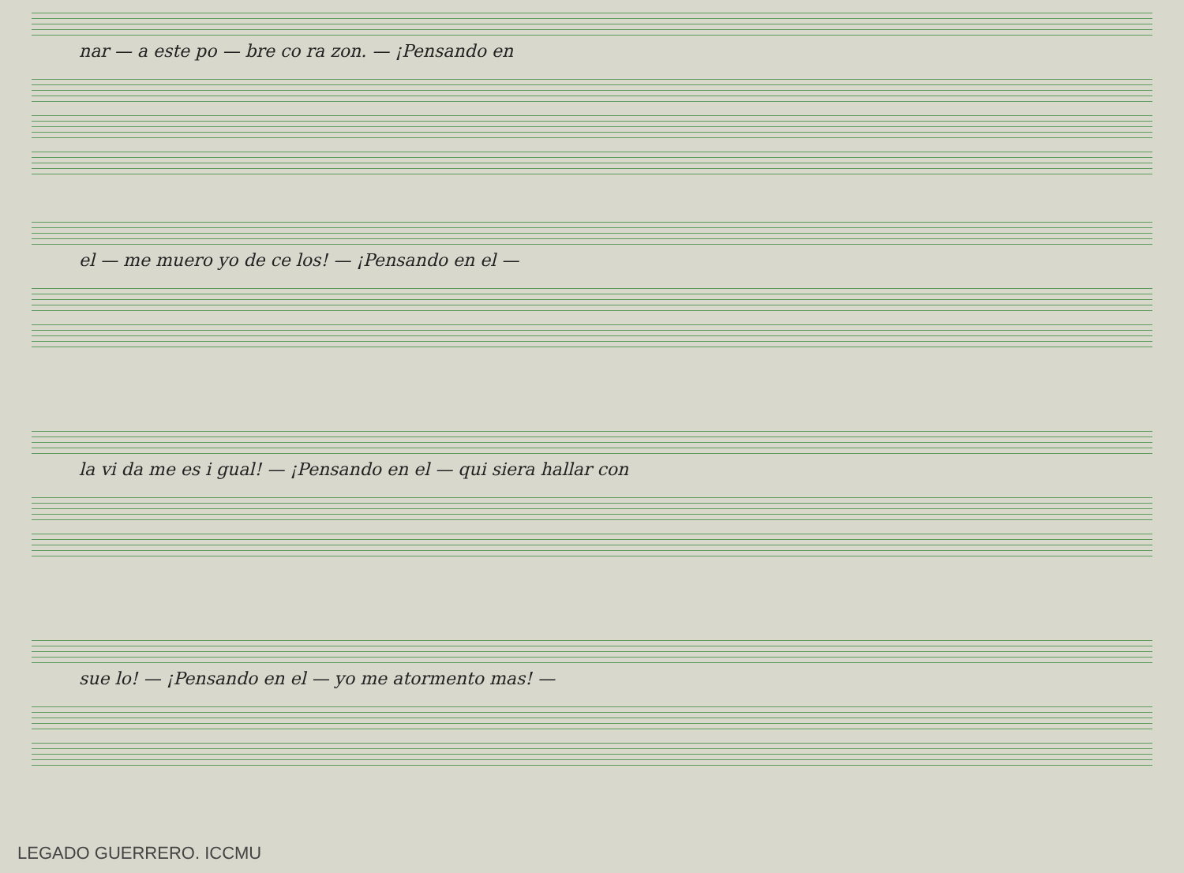nar — a este po — bre co ra zon. — ¡Pensando en
el — me muero yo de ce los! — ¡Pensando en el —
la vi da me es i gual! — ¡Pensando en el — qui siera hallar con
sue lo! — ¡Pensando en el — yo me atormento mas! —
LEGADO GUERRERO. ICCMU